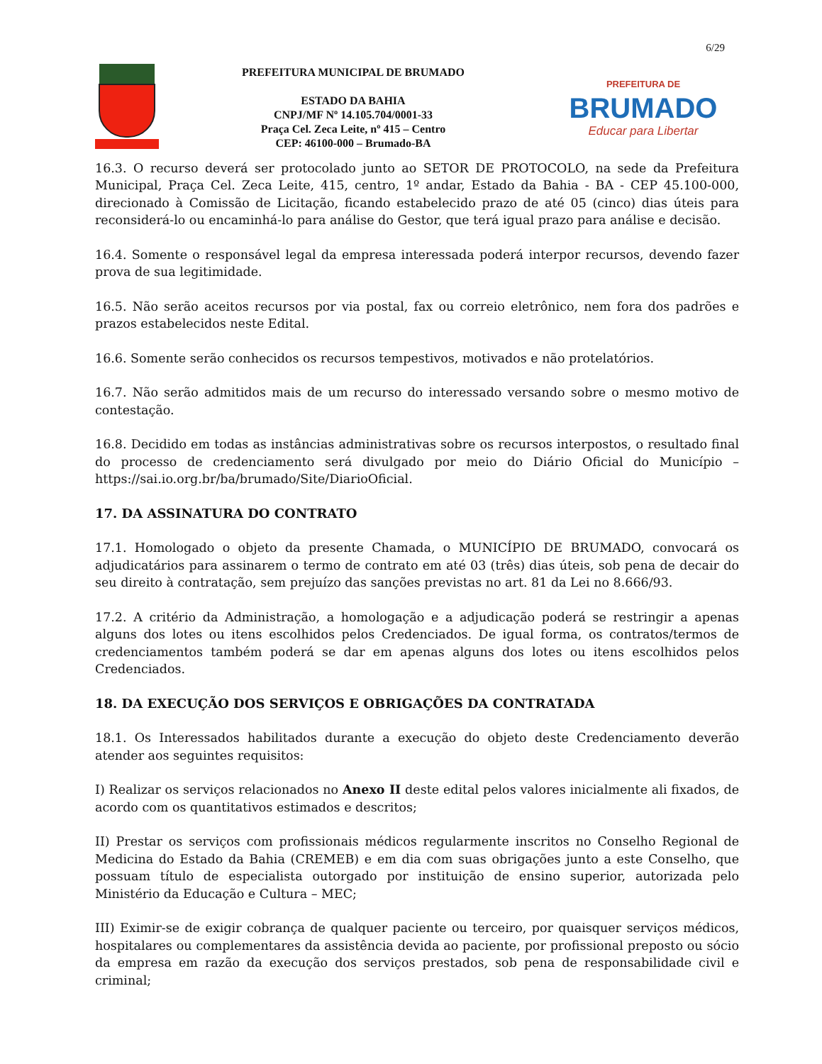6/29
PREFEITURA MUNICIPAL DE BRUMADO
ESTADO DA BAHIA
CNPJ/MF Nº 14.105.704/0001-33
Praça Cel. Zeca Leite, nº 415 – Centro
CEP: 46100-000 – Brumado-BA
PREFEITURA DE
BRUMADO
Educar para Libertar
16.3. O recurso deverá ser protocolado junto ao SETOR DE PROTOCOLO, na sede da Prefeitura Municipal, Praça Cel. Zeca Leite, 415, centro, 1º andar, Estado da Bahia - BA - CEP 45.100-000, direcionado à Comissão de Licitação, ficando estabelecido prazo de até 05 (cinco) dias úteis para reconsiderá-lo ou encaminhá-lo para análise do Gestor, que terá igual prazo para análise e decisão.
16.4. Somente o responsável legal da empresa interessada poderá interpor recursos, devendo fazer prova de sua legitimidade.
16.5. Não serão aceitos recursos por via postal, fax ou correio eletrônico, nem fora dos padrões e prazos estabelecidos neste Edital.
16.6. Somente serão conhecidos os recursos tempestivos, motivados e não protelatórios.
16.7. Não serão admitidos mais de um recurso do interessado versando sobre o mesmo motivo de contestação.
16.8. Decidido em todas as instâncias administrativas sobre os recursos interpostos, o resultado final do processo de credenciamento será divulgado por meio do Diário Oficial do Município – https://sai.io.org.br/ba/brumado/Site/DiarioOficial.
17. DA ASSINATURA DO CONTRATO
17.1. Homologado o objeto da presente Chamada, o MUNICÍPIO DE BRUMADO, convocará os adjudicatários para assinarem o termo de contrato em até 03 (três) dias úteis, sob pena de decair do seu direito à contratação, sem prejuízo das sanções previstas no art. 81 da Lei no 8.666/93.
17.2. A critério da Administração, a homologação e a adjudicação poderá se restringir a apenas alguns dos lotes ou itens escolhidos pelos Credenciados. De igual forma, os contratos/termos de credenciamentos também poderá se dar em apenas alguns dos lotes ou itens escolhidos pelos Credenciados.
18. DA EXECUÇÃO DOS SERVIÇOS E OBRIGAÇÕES DA CONTRATADA
18.1. Os Interessados habilitados durante a execução do objeto deste Credenciamento deverão atender aos seguintes requisitos:
I) Realizar os serviços relacionados no Anexo II deste edital pelos valores inicialmente ali fixados, de acordo com os quantitativos estimados e descritos;
II) Prestar os serviços com profissionais médicos regularmente inscritos no Conselho Regional de Medicina do Estado da Bahia (CREMEB) e em dia com suas obrigações junto a este Conselho, que possuam título de especialista outorgado por instituição de ensino superior, autorizada pelo Ministério da Educação e Cultura – MEC;
III) Eximir-se de exigir cobrança de qualquer paciente ou terceiro, por quaisquer serviços médicos, hospitalares ou complementares da assistência devida ao paciente, por profissional preposto ou sócio da empresa em razão da execução dos serviços prestados, sob pena de responsabilidade civil e criminal;